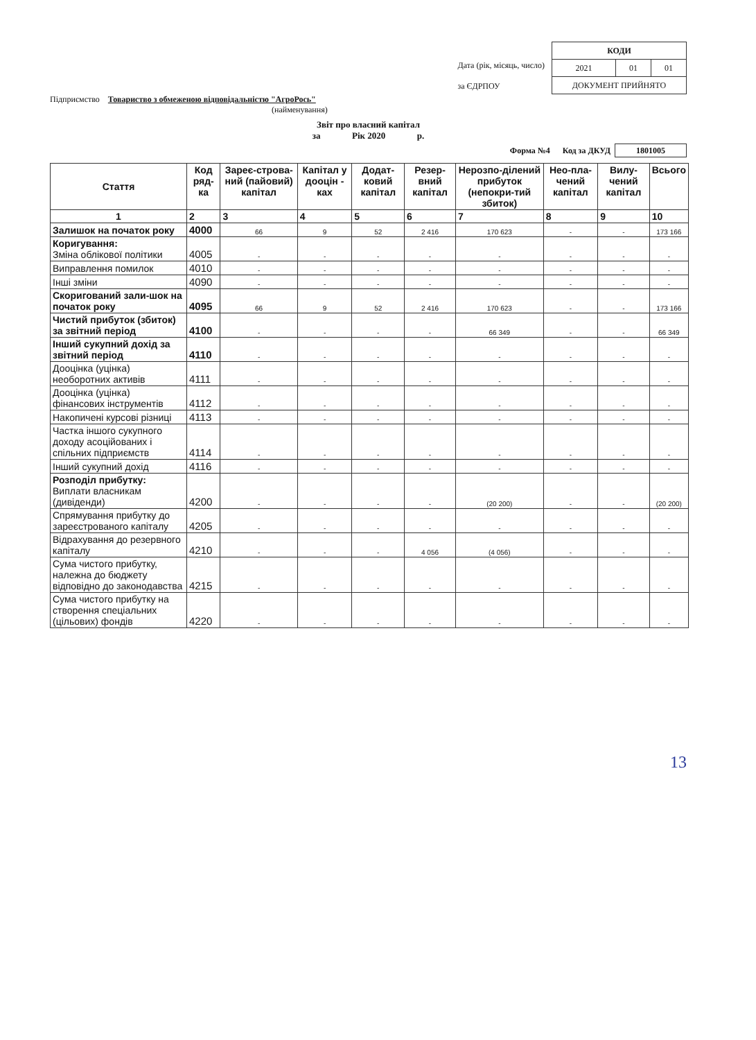Дата (рік, місяць, число)
за ЄДРПОУ
| КОДИ | | |
| 2021 | 01 | 01 |
| ДОКУМЕНТ ПРИЙНЯТО | | |
Підприємство Товариство з обмеженою відповідальністю "АгроРось"
(найменування)
Звіт про власний капітал
за Рік 2020 р.
Форма №4 Код за ДКУД 1801005
| Стаття | Код ряд-ка | Зареє-строва-ний (пайовий) капітал | Капітал у дооцін - ках | Додат-ковий капітал | Резер-вний капітал | Нерозпо-ділений прибуток (непокри-тий збиток) | Нео-пла-чений капітал | Вилу-чений капітал | Всього |
| --- | --- | --- | --- | --- | --- | --- | --- | --- | --- |
| 1 | 2 | 3 | 4 | 5 | 6 | 7 | 8 | 9 | 10 |
| Залишок на початок року | 4000 | 66 | 9 | 52 | 2 416 | 170 623 | - | - | 173 166 |
| Коригування: Зміна облікової політики | 4005 | - | - | - | - | - | - | - | - |
| Виправлення помилок | 4010 | - | - | - | - | - | - | - | - |
| Інші зміни | 4090 | - | - | - | - | - | - | - | - |
| Скоригований зали-шок на початок року | 4095 | 66 | 9 | 52 | 2 416 | 170 623 | - | - | 173 166 |
| Чистий прибуток (збиток) за звітний період | 4100 | - | - | - | - | 66 349 | - | - | 66 349 |
| Інший сукупний дохід за звітний період | 4110 | - | - | - | - | - | - | - | - |
| Дооцінка (уцінка) необоротних активів | 4111 | - | - | - | - | - | - | - | - |
| Дооцінка (уцінка) фінансових інструментів | 4112 | - | - | - | - | - | - | - | - |
| Накопичені курсові різниці | 4113 | - | - | - | - | - | - | - | - |
| Частка іншого сукупного доходу асоційованих і спільних підприємств | 4114 | - | - | - | - | - | - | - | - |
| Інший сукупний дохід | 4116 | - | - | - | - | - | - | - | - |
| Розподіл прибутку: Виплати власникам (дивіденди) | 4200 | - | - | - | - | (20 200) | - | - | (20 200) |
| Спрямування прибутку до зареєстрованого капіталу | 4205 | - | - | - | - | - | - | - | - |
| Відрахування до резервного капіталу | 4210 | - | - | - | 4 056 | (4 056) | - | - | - |
| Сума чистого прибутку, належна до бюджету відповідно до законодавства | 4215 | - | - | - | - | - | - | - | - |
| Сума чистого прибутку на створення спеціальних (цільових) фондів | 4220 | - | - | - | - | - | - | - | - |
13